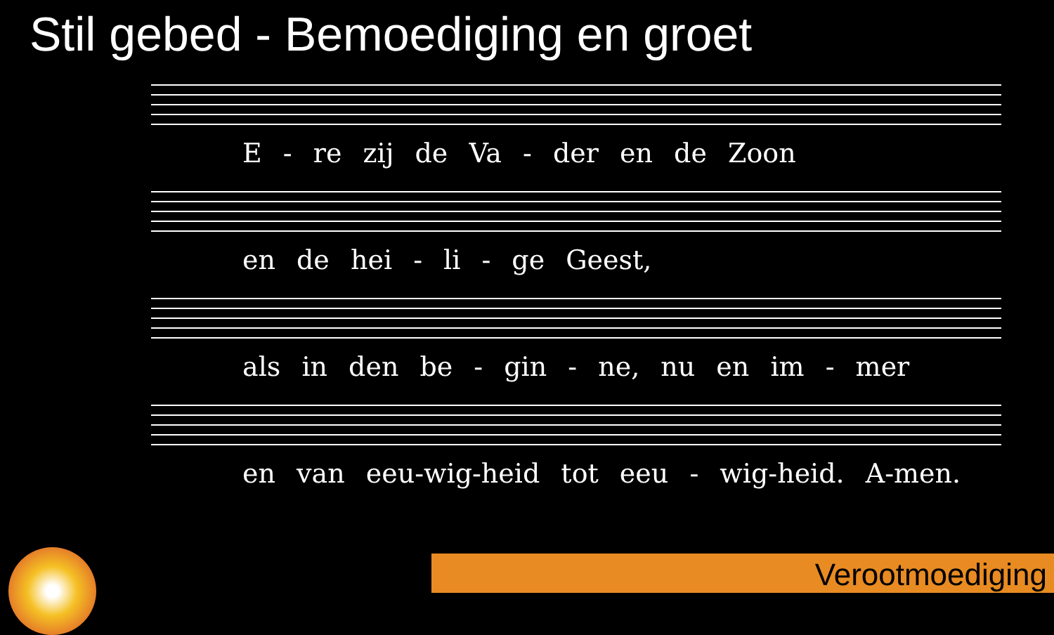Stil gebed - Bemoediging en groet
E - re zij de Va - der en de Zoon
en de hei - li - ge Geest,
als in den be - gin - ne, nu en im - mer
en van eeu-wig-heid tot eeu - wig-heid. A-men.
Verootmoediging